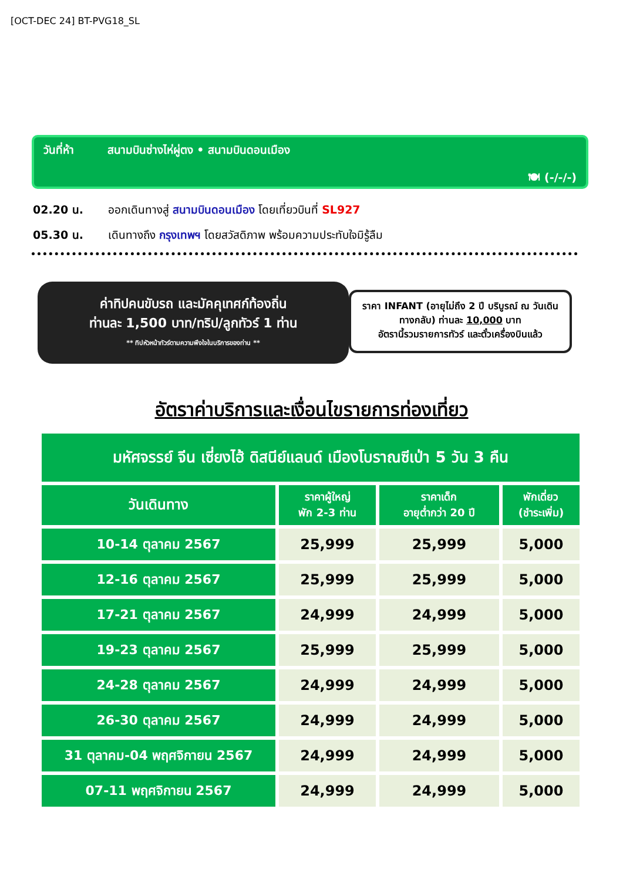[OCT-DEC 24] BT-PVG18_SL
วันที่ห้า สนามบินซ่างไห่ผู่ตง • สนามบินดอนเมือง
🍽 (-/-/-)
02.20 น. ออกเดินทางสู่ สนามบินดอนเมือง โดยเที่ยวบินที่ SL927
05.30 น. เดินทางถึง กรุงเทพฯ โดยสวัสดิภาพ พร้อมความประทับใจมิรู้ลืม
ค่าทิปคนขับรถ และมัคคุเทศก์ท้องถิ่น
ท่านละ 1,500 บาท/ทริป/ลูกทัวร์ 1 ท่าน
** ทิปหัวหน้าทัวร์ตามความพึงใจในบริการของท่าน **
ราคา INFANT (อายุไม่ถึง 2 ปี บริบูรณ์ ณ วันเดินทางกลับ) ท่านละ 10,000 บาท
อัตรานี้รวมรายการทัวร์ และตั๋วเครื่องบินแล้ว
อัตราค่าบริการและเงื่อนไขรายการท่องเที่ยว
| มหัศจรรย์ จีน เซี่ยงไฮ้ ดิสนีย์แลนด์ เมืองโบราณซีเป่า 5 วัน 3 คืน | | | |
| วันเดินทาง | ราคาผู้ใหญ่ พัก 2-3 ท่าน | ราคาเด็ก อายุต่ำกว่า 20 ปี | พักเดี่ยว (ชำระเพิ่ม) |
| 10-14 ตุลาคม 2567 | 25,999 | 25,999 | 5,000 |
| 12-16 ตุลาคม 2567 | 25,999 | 25,999 | 5,000 |
| 17-21 ตุลาคม 2567 | 24,999 | 24,999 | 5,000 |
| 19-23 ตุลาคม 2567 | 25,999 | 25,999 | 5,000 |
| 24-28 ตุลาคม 2567 | 24,999 | 24,999 | 5,000 |
| 26-30 ตุลาคม 2567 | 24,999 | 24,999 | 5,000 |
| 31 ตุลาคม-04 พฤศจิกายน 2567 | 24,999 | 24,999 | 5,000 |
| 07-11 พฤศจิกายน 2567 | 24,999 | 24,999 | 5,000 |